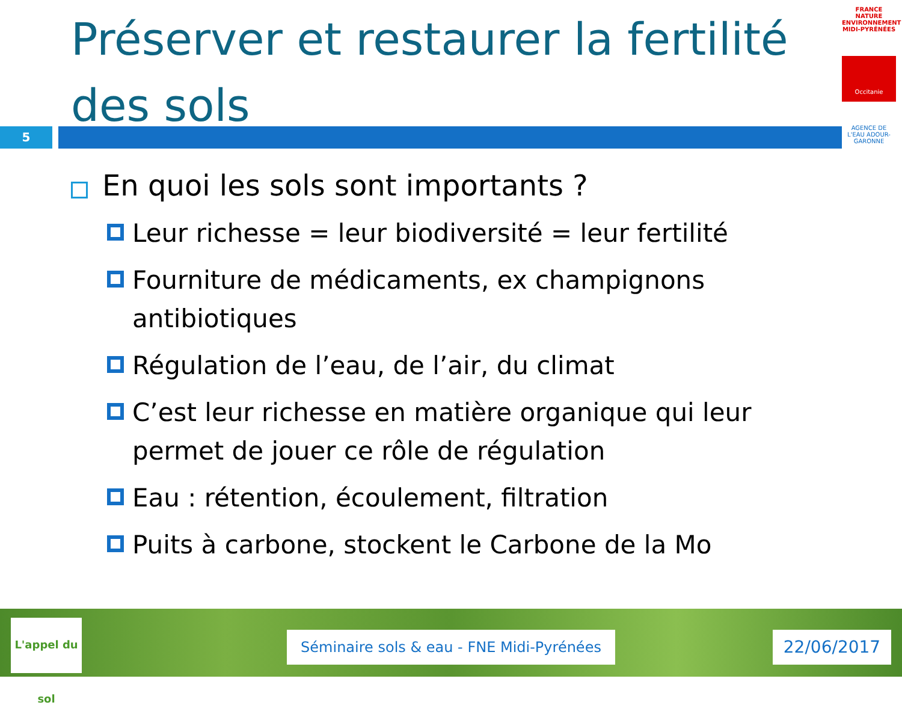Préserver et restaurer la fertilité des sols
5
FRANCE NATURE ENVIRONNEMENT MIDI-PYRÉNÉES
Occitanie
AGENCE DE L'EAU ADOUR-GARONNE
En quoi les sols sont importants ?
Leur richesse = leur biodiversité = leur fertilité
Fourniture de médicaments, ex champignons antibiotiques
Régulation de l’eau, de l’air, du climat
C’est leur richesse en matière organique qui leur permet de jouer ce rôle de régulation
Eau : rétention, écoulement, filtration
Puits à carbone, stockent le Carbone de la Mo
L'appel du sol
Séminaire sols & eau - FNE Midi-Pyrénées
22/06/2017